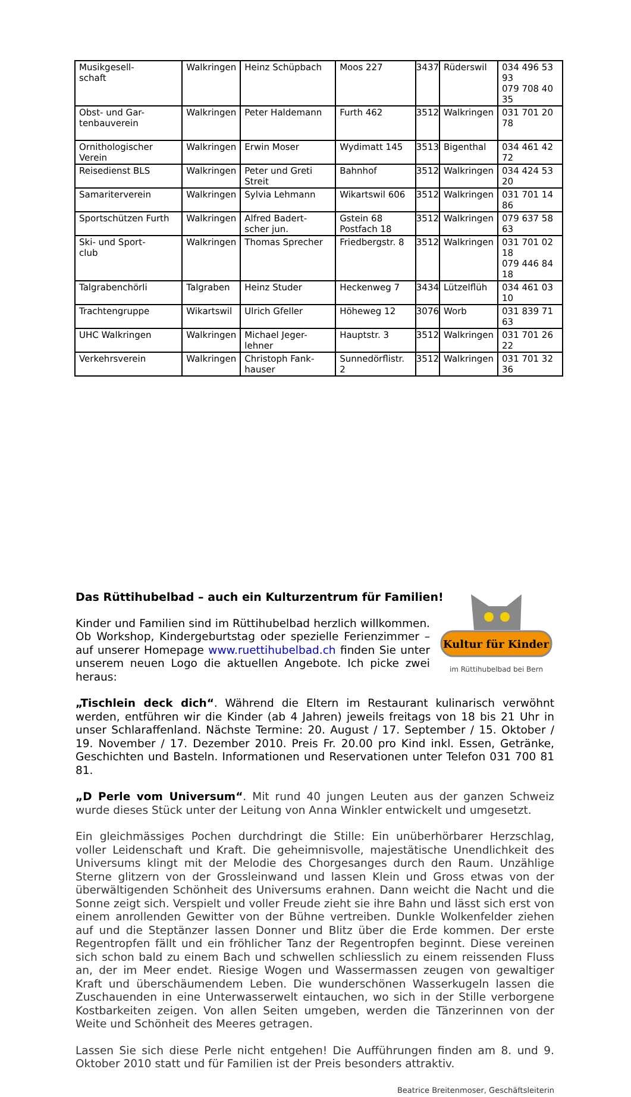| Musikgesell- schaft | Walkringen | Heinz Schüpbach | Moos 227 | 3437 | Rüderswil | 034 496 53 93 079 708 40 35 |
| Obst- und Gar- tenbauverein | Walkringen | Peter Haldemann | Furth 462 | 3512 | Walkringen | 031 701 20 78 |
| Ornithologischer Verein | Walkringen | Erwin Moser | Wydimatt 145 | 3513 | Bigenthal | 034 461 42 72 |
| Reisedienst BLS | Walkringen | Peter und Greti Streit | Bahnhof | 3512 | Walkringen | 034 424 53 20 |
| Samariterverein | Walkringen | Sylvia Lehmann | Wikartswil 606 | 3512 | Walkringen | 031 701 14 86 |
| Sportschützen Furth | Walkringen | Alfred Badert- scher jun. | Gstein 68 Postfach 18 | 3512 | Walkringen | 079 637 58 63 |
| Ski- und Sport- club | Walkringen | Thomas Sprecher | Friedbergstr. 8 | 3512 | Walkringen | 031 701 02 18 079 446 84 18 |
| Talgrabenchörli | Talgraben | Heinz Studer | Heckenweg 7 | 3434 | Lützelflüh | 034 461 03 10 |
| Trachtengruppe | Wikartswil | Ulrich Gfeller | Höheweg 12 | 3076 | Worb | 031 839 71 63 |
| UHC Walkringen | Walkringen | Michael Jeger- lehner | Hauptstr. 3 | 3512 | Walkringen | 031 701 26 22 |
| Verkehrsverein | Walkringen | Christoph Fank- hauser | Sunnedörflistr. 2 | 3512 | Walkringen | 031 701 32 36 |
Das Rüttihubelbad – auch ein Kulturzentrum für Familien!
Kultur für Kinder
im Rüttihubelbad bei Bern
Kinder und Familien sind im Rüttihubelbad herzlich willkommen. Ob Workshop, Kindergeburtstag oder spezielle Ferienzimmer – auf unserer Homepage www.ruettihubelbad.ch finden Sie unter unserem neuen Logo die aktuellen Angebote. Ich picke zwei heraus:
„Tischlein deck dich“. Während die Eltern im Restaurant kulinarisch verwöhnt werden, entführen wir die Kinder (ab 4 Jahren) jeweils freitags von 18 bis 21 Uhr in unser Schlaraffenland. Nächste Termine: 20. August / 17. September / 15. Oktober / 19. November / 17. Dezember 2010. Preis Fr. 20.00 pro Kind inkl. Essen, Getränke, Geschichten und Basteln. Informationen und Reservationen unter Telefon 031 700 81 81.
„D Perle vom Universum“. Mit rund 40 jungen Leuten aus der ganzen Schweiz wurde dieses Stück unter der Leitung von Anna Winkler entwickelt und umgesetzt.
Ein gleichmässiges Pochen durchdringt die Stille: Ein unüberhörbarer Herzschlag, voller Leidenschaft und Kraft. Die geheimnisvolle, majestätische Unendlichkeit des Universums klingt mit der Melodie des Chorgesanges durch den Raum. Unzählige Sterne glitzern von der Grossleinwand und lassen Klein und Gross etwas von der überwältigenden Schönheit des Universums erahnen. Dann weicht die Nacht und die Sonne zeigt sich. Verspielt und voller Freude zieht sie ihre Bahn und lässt sich erst von einem anrollenden Gewitter von der Bühne vertreiben. Dunkle Wolkenfelder ziehen auf und die Steptänzer lassen Donner und Blitz über die Erde kommen. Der erste Regentropfen fällt und ein fröhlicher Tanz der Regentropfen beginnt. Diese vereinen sich schon bald zu einem Bach und schwellen schliesslich zu einem reissenden Fluss an, der im Meer endet. Riesige Wogen und Wassermassen zeugen von gewaltiger Kraft und überschäumendem Leben. Die wunderschönen Wasserkugeln lassen die Zuschauenden in eine Unterwasserwelt eintauchen, wo sich in der Stille verborgene Kostbarkeiten zeigen. Von allen Seiten umgeben, werden die Tänzerinnen von der Weite und Schönheit des Meeres getragen.
Lassen Sie sich diese Perle nicht entgehen! Die Aufführungen finden am 8. und 9. Oktober 2010 statt und für Familien ist der Preis besonders attraktiv.
Beatrice Breitenmoser, Geschäftsleiterin